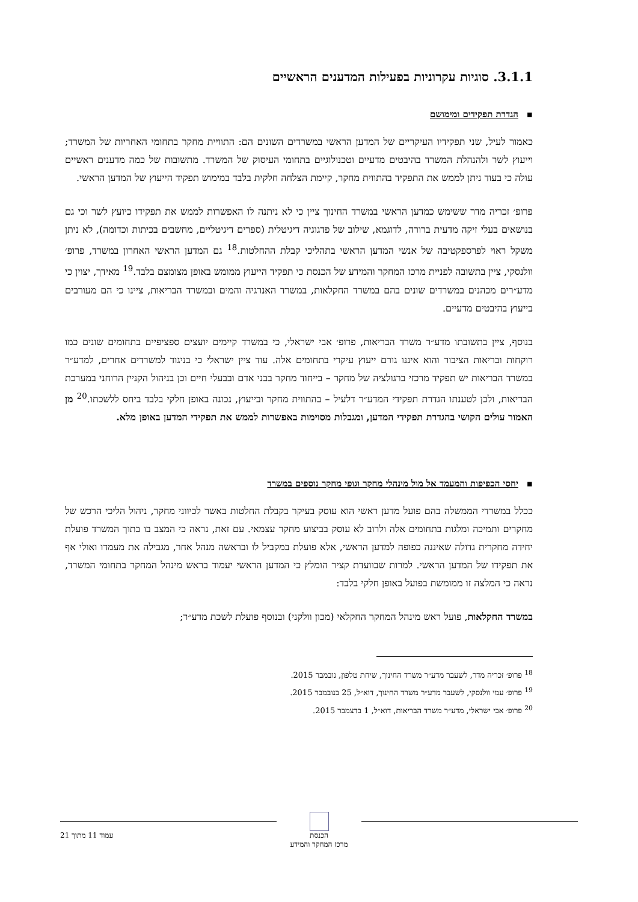3.1.1. סוגיות עקרוניות בפעילות המדענים הראשיים
▪הגדרת תפקידים ומימושם
כאמור לעיל, שני תפקידיו העיקריים של המדען הראשי במשרדים השונים הם: התוויית מחקר בתחומי האחריות של המשרד; וייעוץ לשר ולהנהלת המשרד בהיבטים מדעיים וטכנולוגיים בתחומי העיסוק של המשרד. מתשובות של כמה מדענים ראשיים עולה כי בעוד ניתן לממש את התפקיד בהתווית מחקר, קיימת הצלחה חלקית בלבד במימוש תפקיד הייעוץ של המדען הראשי.
פרופ׳ זכריה מדר ששימש כמדען הראשי במשרד החינוך ציין כי לא ניתנה לו האפשרות לממש את תפקידו כיועץ לשר וכי גם בנושאים בעלי זיקה מדעית ברורה, לדוגמא, שילוב של פדגוגיה דיגיטלית (ספרים דיגיטליים, מחשבים בכיתות וכדומה), לא ניתן משקל ראוי לפרספקטיבה של אנשי המדען הראשי בתהליכי קבלת ההחלטות.<sup>18</sup> גם המדען הראשי האחרון במשרד, פרופ׳ וולנסקי, ציין בתשובה לפניית מרכז המחקר והמידע של הכנסת כי תפקיד הייעוץ ממומש באופן מצומצם בלבד.<sup>19</sup> מאידך, יצוין כי מדע״רים מכהנים במשרדים שונים בהם במשרד החקלאות, במשרד האנרגיה והמים ובמשרד הבריאות, ציינו כי הם מעורבים בייעוץ בהיבטים מדעיים.
בנוסף, ציין בתשובתו מדע״ר משרד הבריאות, פרופ׳ אבי ישראלי, כי במשרד קיימים יועצים ספציפיים בתחומים שונים כמו רוקחות ובריאות הציבור והוא איננו גורם ייעוץ עיקרי בתחומים אלה. עוד ציין ישראלי כי בניגוד למשרדים אחרים, למדע״ר במשרד הבריאות יש תפקיד מרכזי ברגולציה של מחקר – בייחוד מחקר בבני אדם ובבעלי חיים וכן בניהול הקניין הרוחני במערכת הבריאות, ולכן לטענתו הגדרת תפקידי המדע״ר דלעיל – בהתווית מחקר ובייעוץ, נכונה באופן חלקי בלבד ביחס ללשכתו.<sup>20</sup> מן האמור עולים הקושי בהגדרת תפקידי המדען, ומגבלות מסוימות באפשרות לממש את תפקידי המדען באופן מלא.
▪יחסי הכפיפות והמעמד אל מול מינהלי מחקר וגופי מחקר נוספים במשרד
ככלל במשרדי הממשלה בהם פועל מדען ראשי הוא עוסק בעיקר בקבלת החלטות באשר לכיווני מחקר, ניהול הליכי הרכש של מחקרים ותמיכה ומלגות בתחומים אלה ולרוב לא עוסק בביצוע מחקר עצמאי. עם זאת, נראה כי המצב בו בתוך המשרד פועלת יחידה מחקרית גדולה שאיננה כפופה למדען הראשי, אלא פועלת במקביל לו ובראשה מנהל אחר, מגבילה את מעמדו ואולי אף את תפקידו של המדען הראשי. למרות שבוועדת קציר הומלץ כי המדען הראשי יעמוד בראש מינהל המחקר בתחומי המשרד, נראה כי המלצה זו ממומשת בפועל באופן חלקי בלבד:
במשרד החקלאות, פועל ראש מינהל המחקר החקלאי (מכון וולקני) ובנוסף פועלת לשכת מדע״ר;
<sup>18</sup> פרופ׳ זכריה מדר, לשעבר מדע״ר משרד החינוך, שיחת טלפון, נובמבר 2015.
<sup>19</sup> פרופ׳ עמי וולנסקי, לשעבר מדע״ר משרד החינוך, דוא״ל, 25 בנובמבר 2015.
<sup>20</sup> פרופ׳ אבי ישראלי, מדע״ר משרד הבריאות, דוא״ל, 1 בדצמבר 2015.
הכנסת
מרכז המחקר והמידע
עמוד 11 מתוך 21